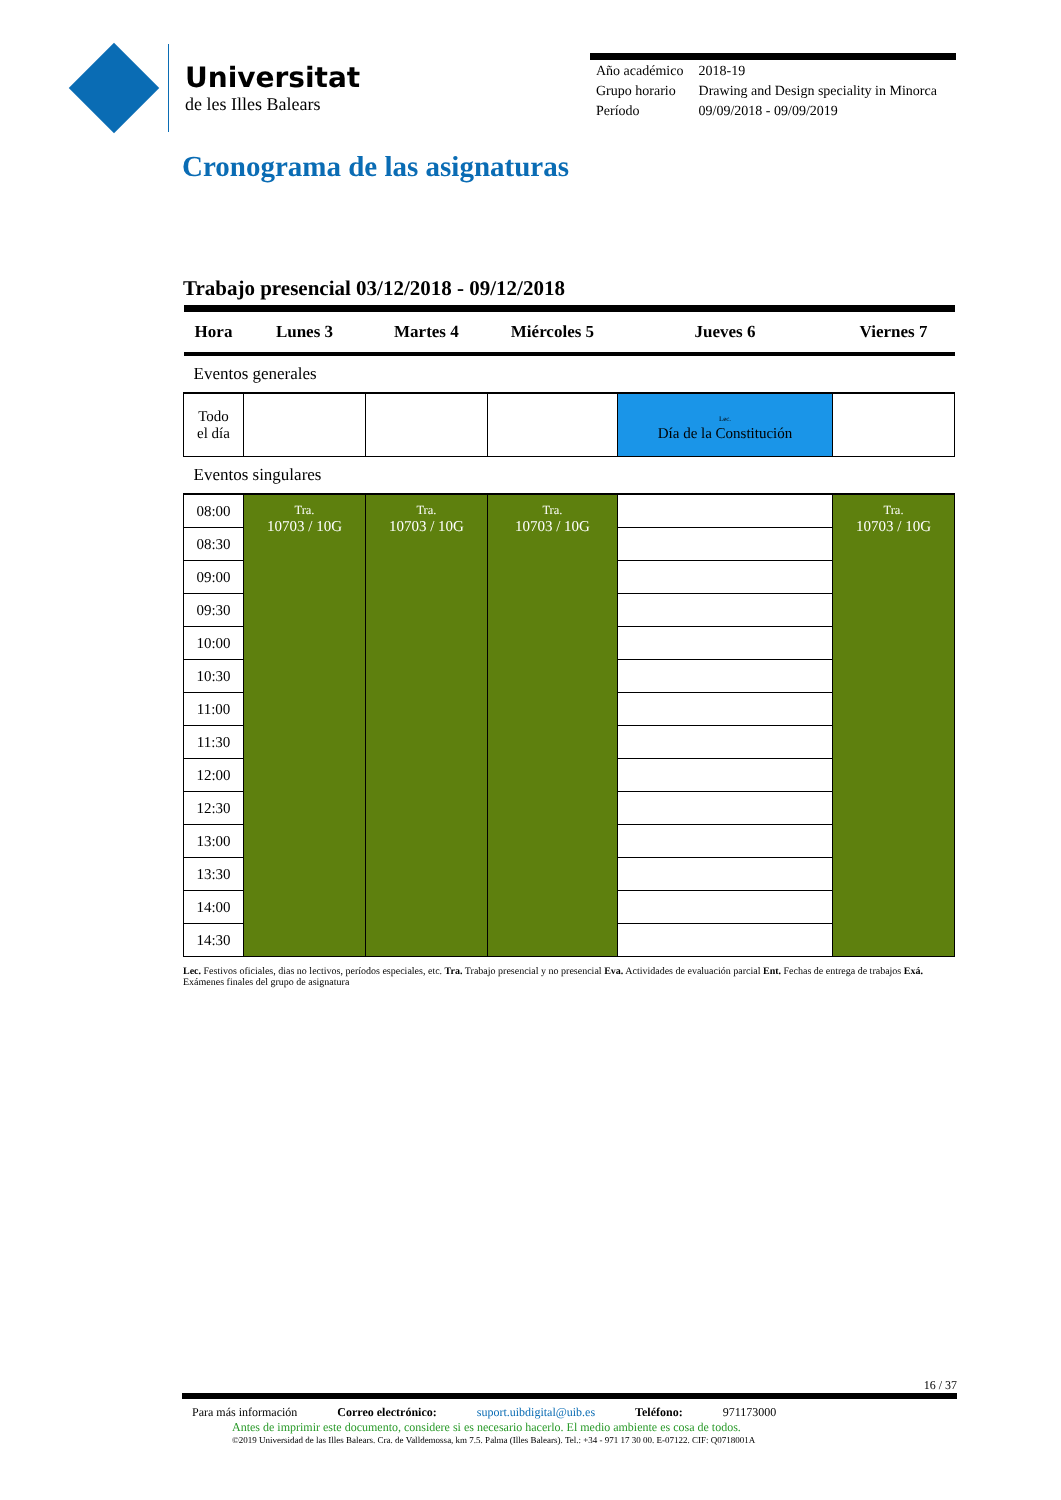Universitat
de les Illes Balears
| Año académico | 2018-19 |
| Grupo horario | Drawing and Design speciality in Minorca |
| Período | 09/09/2018 - 09/09/2019 |
Cronograma de las asignaturas
Trabajo presencial 03/12/2018 - 09/12/2018
| Hora | Lunes 3 | Martes 4 | Miércoles 5 | Jueves 6 | Viernes 7 |
| --- | --- | --- | --- | --- | --- |
| Eventos generales | | | | | |
| Todo el día | | | | Lec. Día de la Constitución | |
| Eventos singulares | | | | | |
| 08:00 | Tra. 10703 / 10G | Tra. 10703 / 10G | Tra. 10703 / 10G | | Tra. 10703 / 10G |
| 08:30 | | | | | |
| 09:00 | | | | | |
| 09:30 | | | | | |
| 10:00 | | | | | |
| 10:30 | | | | | |
| 11:00 | | | | | |
| 11:30 | | | | | |
| 12:00 | | | | | |
| 12:30 | | | | | |
| 13:00 | | | | | |
| 13:30 | | | | | |
| 14:00 | | | | | |
| 14:30 | | | | | |
Lec. Festivos oficiales, dias no lectivos, períodos especiales, etc. Tra. Trabajo presencial y no presencial Eva. Actividades de evaluación parcial Ent. Fechas de entrega de trabajos Exá. Exámenes finales del grupo de asignatura
16 / 37
Para más información Correo electrónico: suport.uibdigital@uib.es Teléfono: 971173000
Antes de imprimir este documento, considere si es necesario hacerlo. El medio ambiente es cosa de todos.
©2019 Universidad de las Illes Balears. Cra. de Valldemossa, km 7.5. Palma (Illes Balears). Tel.: +34 - 971 17 30 00. E-07122. CIF: Q0718001A